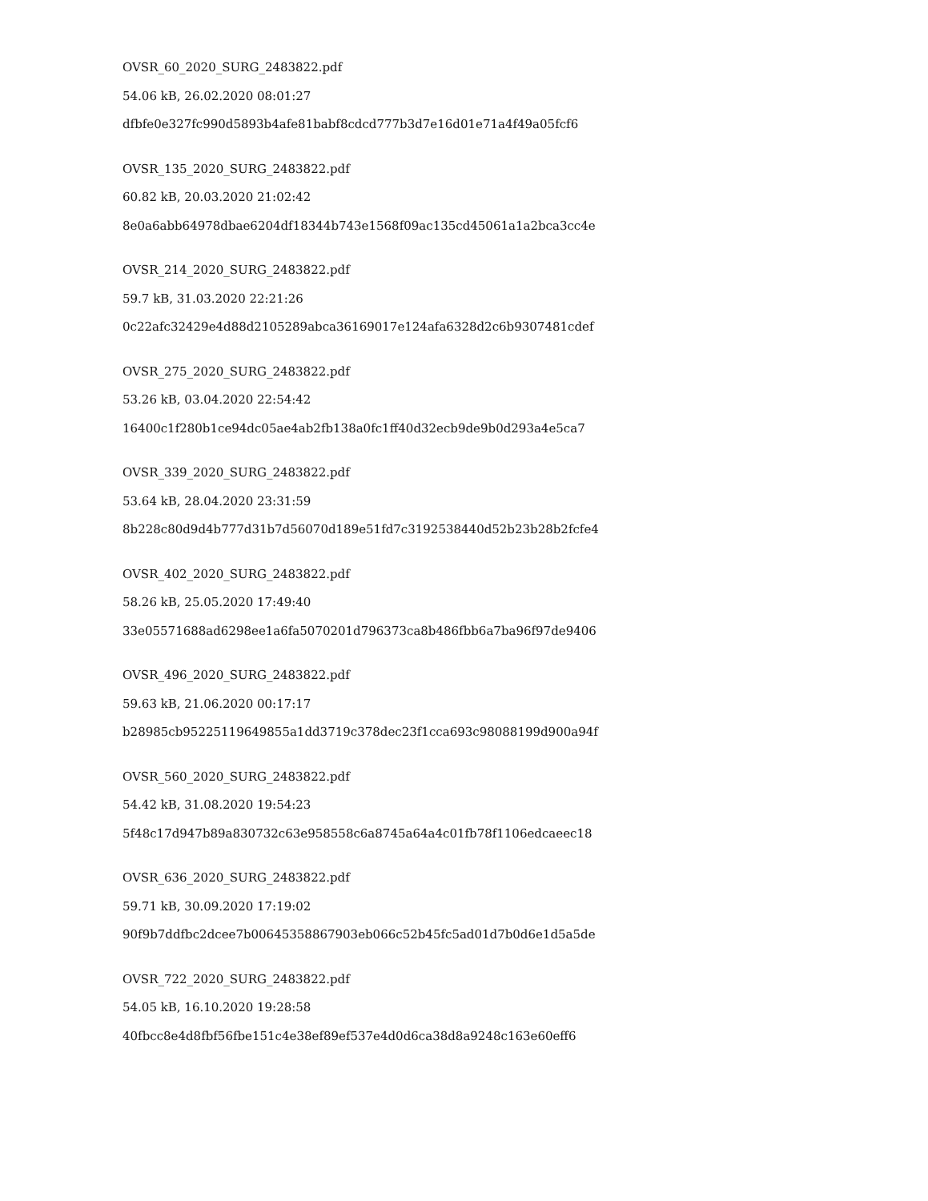OVSR_60_2020_SURG_2483822.pdf
54.06 kB, 26.02.2020 08:01:27
dfbfe0e327fc990d5893b4afe81babf8cdcd777b3d7e16d01e71a4f49a05fcf6
OVSR_135_2020_SURG_2483822.pdf
60.82 kB, 20.03.2020 21:02:42
8e0a6abb64978dbae6204df18344b743e1568f09ac135cd45061a1a2bca3cc4e
OVSR_214_2020_SURG_2483822.pdf
59.7 kB, 31.03.2020 22:21:26
0c22afc32429e4d88d2105289abca36169017e124afa6328d2c6b9307481cdef
OVSR_275_2020_SURG_2483822.pdf
53.26 kB, 03.04.2020 22:54:42
16400c1f280b1ce94dc05ae4ab2fb138a0fc1ff40d32ecb9de9b0d293a4e5ca7
OVSR_339_2020_SURG_2483822.pdf
53.64 kB, 28.04.2020 23:31:59
8b228c80d9d4b777d31b7d56070d189e51fd7c3192538440d52b23b28b2fcfe4
OVSR_402_2020_SURG_2483822.pdf
58.26 kB, 25.05.2020 17:49:40
33e05571688ad6298ee1a6fa5070201d796373ca8b486fbb6a7ba96f97de9406
OVSR_496_2020_SURG_2483822.pdf
59.63 kB, 21.06.2020 00:17:17
b28985cb95225119649855a1dd3719c378dec23f1cca693c98088199d900a94f
OVSR_560_2020_SURG_2483822.pdf
54.42 kB, 31.08.2020 19:54:23
5f48c17d947b89a830732c63e958558c6a8745a64a4c01fb78f1106edcaeec18
OVSR_636_2020_SURG_2483822.pdf
59.71 kB, 30.09.2020 17:19:02
90f9b7ddfbc2dcee7b00645358867903eb066c52b45fc5ad01d7b0d6e1d5a5de
OVSR_722_2020_SURG_2483822.pdf
54.05 kB, 16.10.2020 19:28:58
40fbcc8e4d8fbf56fbe151c4e38ef89ef537e4d0d6ca38d8a9248c163e60eff6